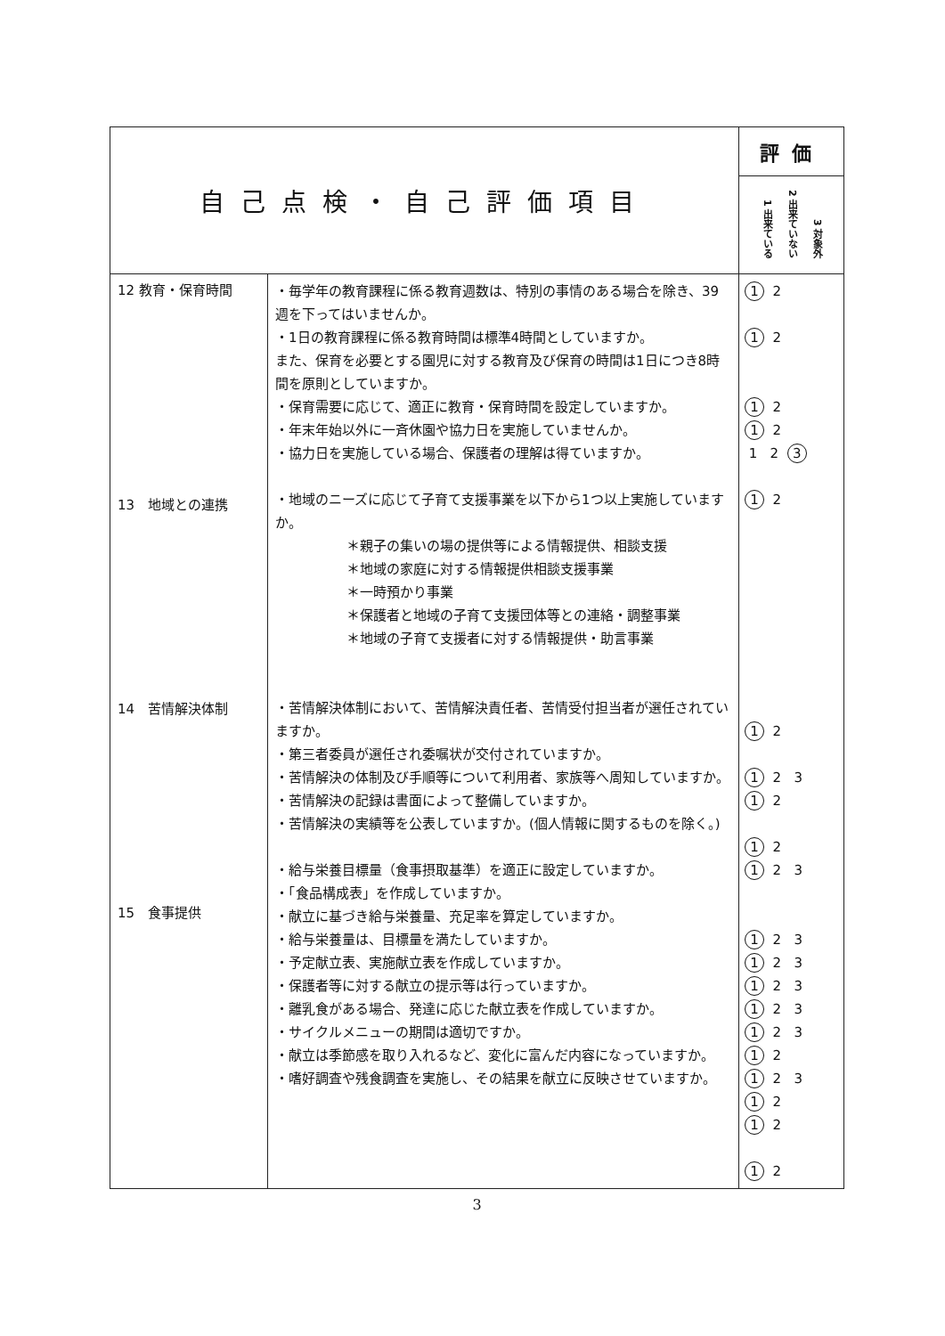| 自己点検・自己評価項目 | | 評価 |
| --- | --- | --- |
| | | 1 出来ている 2 出来ていない 3 対象外 |
| 12 教育・保育時間 13 地域との連携 14 苦情解決体制 15 食事提供 | ・毎学年の教育課程に係る教育週数は、特別の事情のある場合を除き、39週を下ってはいませんか。 ・1日の教育課程に係る教育時間は標準4時間としていますか。 また、保育を必要とする園児に対する教育及び保育の時間は1日につき8時間を原則としていますか。 ・保育需要に応じて、適正に教育・保育時間を設定していますか。 ・年末年始以外に一斉休園や協力日を実施していませんか。 ・協力日を実施している場合、保護者の理解は得ていますか。 ・地域のニーズに応じて子育て支援事業を以下から1つ以上実施していますか。 ＊親子の集いの場の提供等による情報提供、相談支援 ＊地域の家庭に対する情報提供相談支援事業 ＊一時預かり事業 ＊保護者と地域の子育て支援団体等との連絡・調整事業 ＊地域の子育て支援者に対する情報提供・助言事業 ・苦情解決体制において、苦情解決責任者、苦情受付担当者が選任されていますか。 ・第三者委員が選任され委嘱状が交付されていますか。 ・苦情解決の体制及び手順等について利用者、家族等へ周知していますか。 ・苦情解決の記録は書面によって整備していますか。 ・苦情解決の実績等を公表していますか。(個人情報に関するものを除く。) ・給与栄養目標量（食事摂取基準）を適正に設定していますか。 ・「食品構成表」を作成していますか。 ・献立に基づき給与栄養量、充足率を算定していますか。 ・給与栄養量は、目標量を満たしていますか。 ・予定献立表、実施献立表を作成していますか。 ・保護者等に対する献立の提示等は行っていますか。 ・離乳食がある場合、発達に応じた献立表を作成していますか。 ・サイクルメニューの期間は適切ですか。 ・献立は季節感を取り入れるなど、変化に富んだ内容になっていますか。 ・嗜好調査や残食調査を実施し、その結果を献立に反映させていますか。 | 1 2 1 2 1 2 1 2 1 2 3 1 2 1 2 1 2 3 1 2 1 2 1 2 3 1 2 3 1 2 3 1 2 3 1 2 3 1 2 3 1 2 1 2 3 1 2 1 2 1 2 |
3